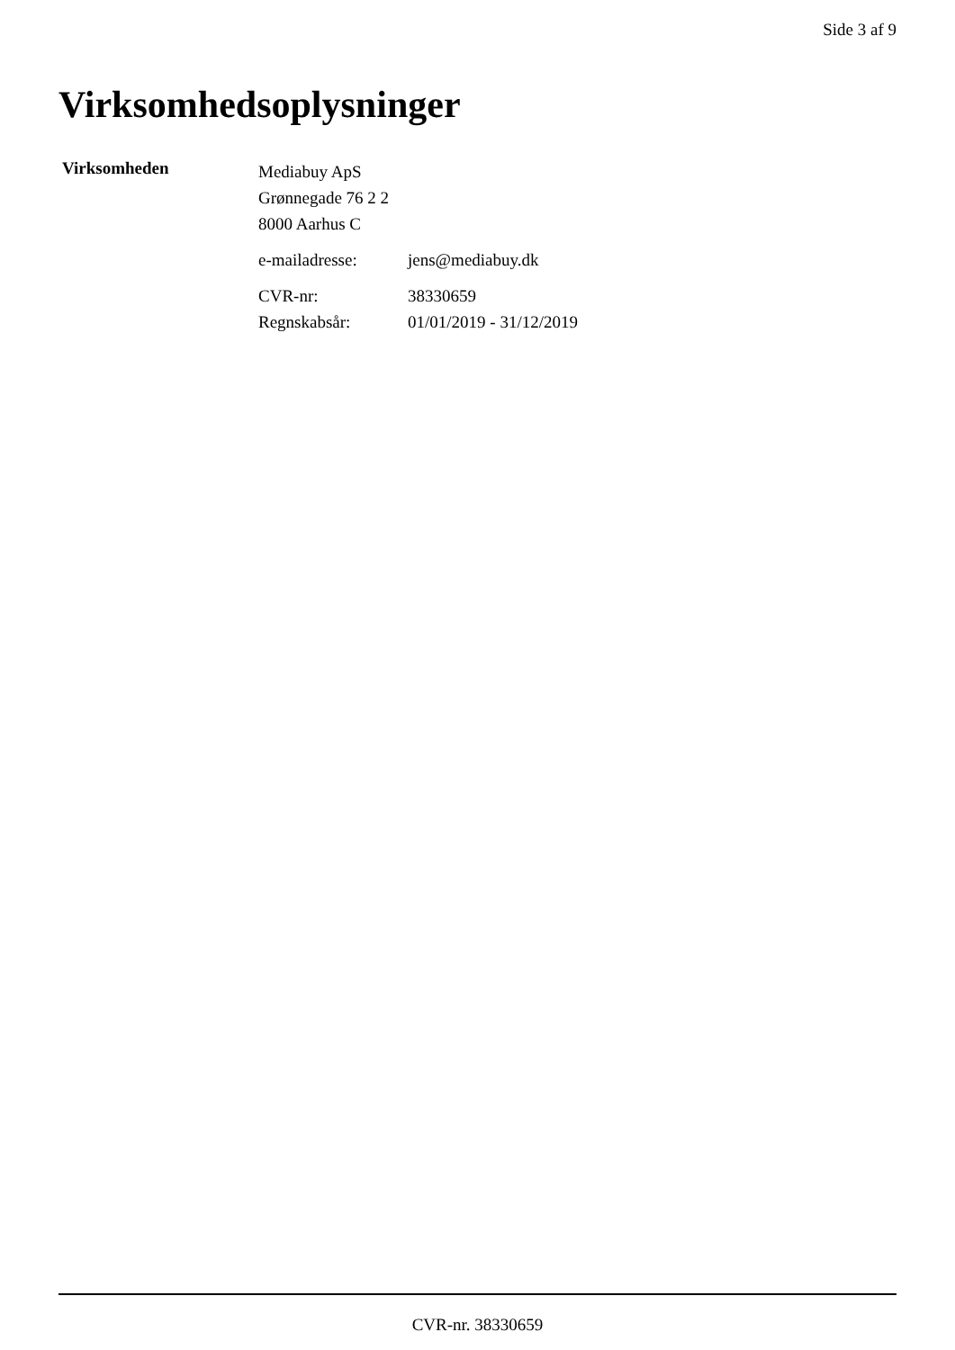Side 3 af 9
Virksomhedsoplysninger
Virksomheden
Mediabuy ApS
Grønnegade 76 2 2
8000 Aarhus C
| e-mailadresse: | jens@mediabuy.dk |
| CVR-nr: | 38330659 |
| Regnskabsår: | 01/01/2019 - 31/12/2019 |
CVR-nr. 38330659